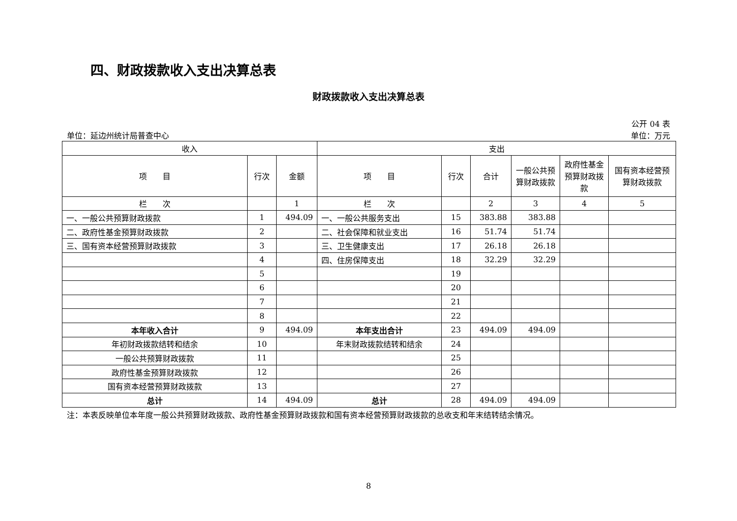四、财政拨款收入支出决算总表
财政拨款收入支出决算总表
公开 04 表
单位：延边州统计局普查中心 单位：万元
| 收入 | | | 支出 | | | | | |
| --- | --- | --- | --- | --- | --- | --- | --- | --- |
| 项 目 | 行次 | 金额 | 项 目 | 行次 | 合计 | 一般公共预算财政拨款 | 政府性基金预算财政拨款 | 国有资本经营预算财政拨款 |
| 栏 次 | | 1 | 栏 次 | | 2 | 3 | 4 | 5 |
| 一、一般公共预算财政拨款 | 1 | 494.09 | 一、一般公共服务支出 | 15 | 383.88 | 383.88 | | |
| 二、政府性基金预算财政拨款 | 2 | | 二、社会保障和就业支出 | 16 | 51.74 | 51.74 | | |
| 三、国有资本经营预算财政拨款 | 3 | | 三、卫生健康支出 | 17 | 26.18 | 26.18 | | |
| | 4 | | 四、住房保障支出 | 18 | 32.29 | 32.29 | | |
| | 5 | | | 19 | | | | |
| | 6 | | | 20 | | | | |
| | 7 | | | 21 | | | | |
| | 8 | | | 22 | | | | |
| 本年收入合计 | 9 | 494.09 | 本年支出合计 | 23 | 494.09 | 494.09 | | |
| 年初财政拨款结转和结余 | 10 | | 年末财政拨款结转和结余 | 24 | | | | |
| 一般公共预算财政拨款 | 11 | | | 25 | | | | |
| 政府性基金预算财政拨款 | 12 | | | 26 | | | | |
| 国有资本经营预算财政拨款 | 13 | | | 27 | | | | |
| 总计 | 14 | 494.09 | 总计 | 28 | 494.09 | 494.09 | | |
注：本表反映单位本年度一般公共预算财政拨款、政府性基金预算财政拨款和国有资本经营预算财政拨款的总收支和年末结转结余情况。
8